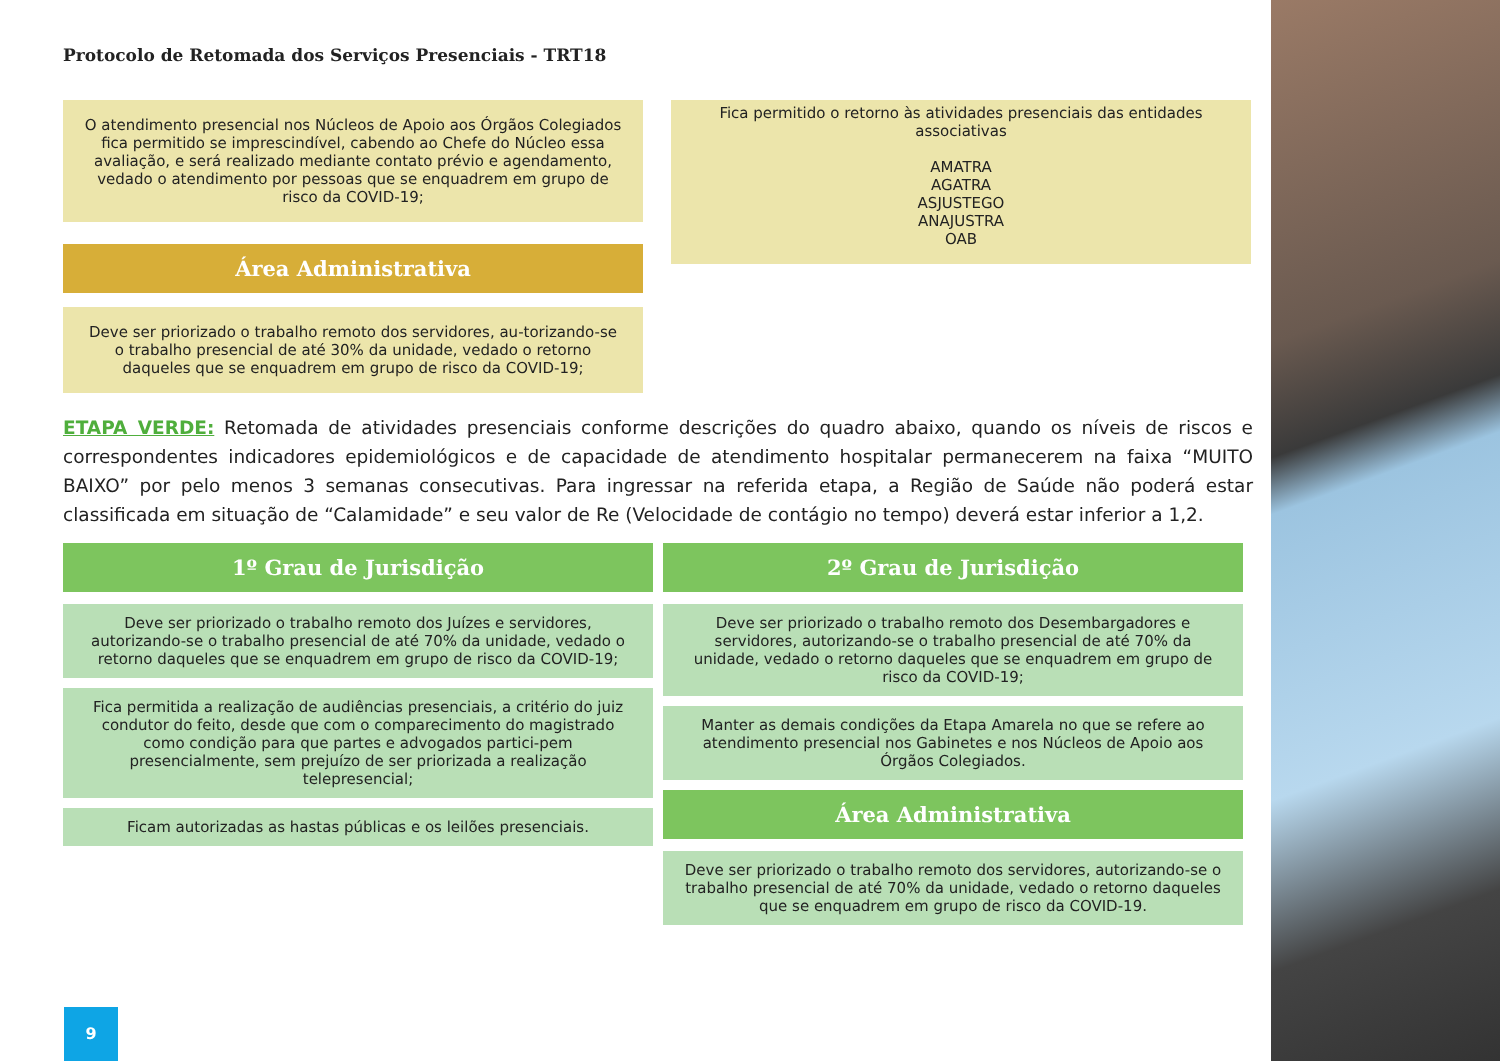Protocolo de Retomada dos Serviços Presenciais - TRT18
O atendimento presencial nos Núcleos de Apoio aos Órgãos Colegiados fica permitido se imprescindível, cabendo ao Chefe do Núcleo essa avaliação, e será realizado mediante contato prévio e agendamento, vedado o atendimento por pessoas que se enquadrem em grupo de risco da COVID-19;
Área Administrativa
Deve ser priorizado o trabalho remoto dos servidores, au-torizando-se o trabalho presencial de até 30% da unidade, vedado o retorno daqueles que se enquadrem em grupo de risco da COVID-19;
Fica permitido o retorno às atividades presenciais das entidades associativas
AMATRA
AGATRA
ASJUSTEGO
ANAJUSTRA
OAB
ETAPA VERDE: Retomada de atividades presenciais conforme descrições do quadro abaixo, quando os níveis de riscos e correspondentes indicadores epidemiológicos e de capacidade de atendimento hospitalar permanecerem na faixa “MUITO BAIXO” por pelo menos 3 semanas consecutivas. Para ingressar na referida etapa, a Região de Saúde não poderá estar classificada em situação de “Calamidade” e seu valor de Re (Velocidade de contágio no tempo) deverá estar inferior a 1,2.
1º Grau de Jurisdição
Deve ser priorizado o trabalho remoto dos Juízes e servidores, autorizando-se o trabalho presencial de até 70% da unidade, vedado o retorno daqueles que se enquadrem em grupo de risco da COVID-19;
Fica permitida a realização de audiências presenciais, a critério do juiz condutor do feito, desde que com o comparecimento do magistrado como condição para que partes e advogados partici-pem presencialmente, sem prejuízo de ser priorizada a realização telepresencial;
Ficam autorizadas as hastas públicas e os leilões presenciais.
2º Grau de Jurisdição
Deve ser priorizado o trabalho remoto dos Desembargadores e servidores, autorizando-se o trabalho presencial de até 70% da unidade, vedado o retorno daqueles que se enquadrem em grupo de risco da COVID-19;
Manter as demais condições da Etapa Amarela no que se refere ao atendimento presencial nos Gabinetes e nos Núcleos de Apoio aos Órgãos Colegiados.
Área Administrativa
Deve ser priorizado o trabalho remoto dos servidores, autorizando-se o trabalho presencial de até 70% da unidade, vedado o retorno daqueles que se enquadrem em grupo de risco da COVID-19.
9